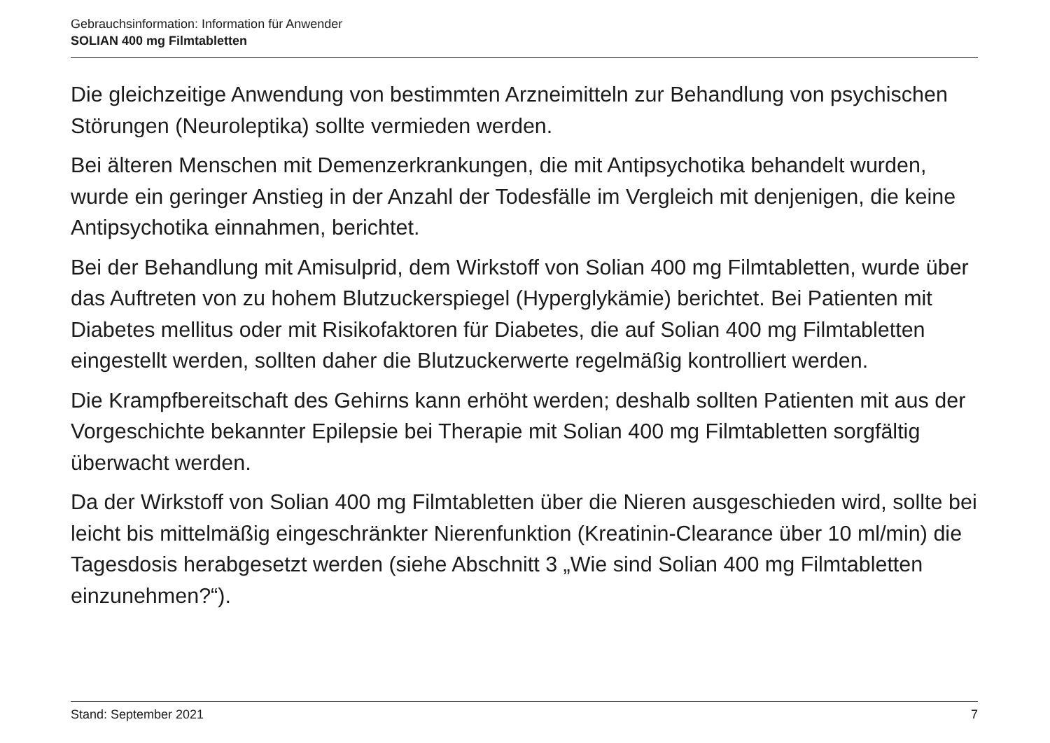Gebrauchsinformation: Information für Anwender
SOLIAN 400 mg Filmtabletten
Die gleichzeitige Anwendung von bestimmten Arzneimitteln zur Behandlung von psychischen Störungen (Neuroleptika) sollte vermieden werden.
Bei älteren Menschen mit Demenzerkrankungen, die mit Antipsychotika behandelt wurden, wurde ein geringer Anstieg in der Anzahl der Todesfälle im Vergleich mit denjenigen, die keine Antipsychotika einnahmen, berichtet.
Bei der Behandlung mit Amisulprid, dem Wirkstoff von Solian 400 mg Filmtabletten, wurde über das Auftreten von zu hohem Blutzuckerspiegel (Hyperglykämie) berichtet. Bei Patienten mit Diabetes mellitus oder mit Risikofaktoren für Diabetes, die auf Solian 400 mg Filmtabletten eingestellt werden, sollten daher die Blutzuckerwerte regelmäßig kontrolliert werden.
Die Krampfbereitschaft des Gehirns kann erhöht werden; deshalb sollten Patienten mit aus der Vorgeschichte bekannter Epilepsie bei Therapie mit Solian 400 mg Filmtabletten sorgfältig überwacht werden.
Da der Wirkstoff von Solian 400 mg Filmtabletten über die Nieren ausgeschieden wird, sollte bei leicht bis mittelmäßig eingeschränkter Nierenfunktion (Kreatinin-Clearance über 10 ml/min) die Tagesdosis herabgesetzt werden (siehe Abschnitt 3 „Wie sind Solian 400 mg Filmtabletten einzunehmen?“).
Stand: September 2021 7